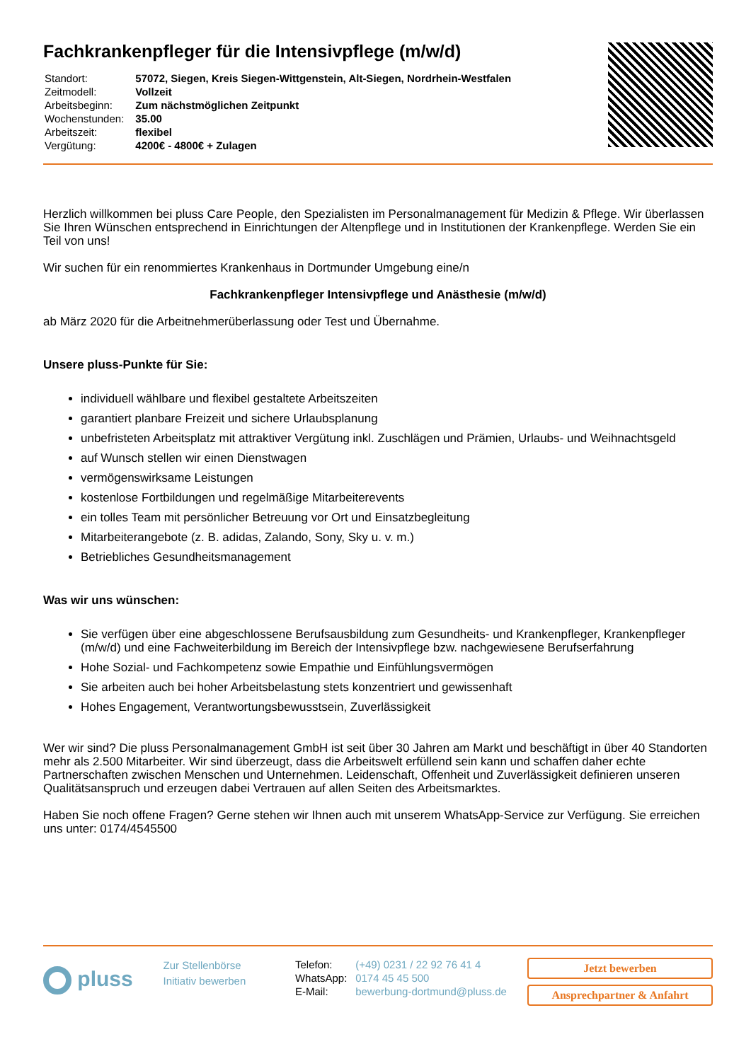Fachkrankenpfleger für die Intensivpflege (m/w/d)
| Standort: | 57072, Siegen, Kreis Siegen-Wittgenstein, Alt-Siegen, Nordrhein-Westfalen |
| Zeitmodell: | Vollzeit |
| Arbeitsbeginn: | Zum nächstmöglichen Zeitpunkt |
| Wochenstunden: | 35.00 |
| Arbeitszeit: | flexibel |
| Vergütung: | 4200€ - 4800€ + Zulagen |
Herzlich willkommen bei pluss Care People, den Spezialisten im Personalmanagement für Medizin & Pflege. Wir überlassen Sie Ihren Wünschen entsprechend in Einrichtungen der Altenpflege und in Institutionen der Krankenpflege. Werden Sie ein Teil von uns!
Wir suchen für ein renommiertes Krankenhaus in Dortmunder Umgebung eine/n
Fachkrankenpfleger Intensivpflege und Anästhesie (m/w/d)
ab März 2020 für die Arbeitnehmerüberlassung oder Test und Übernahme.
Unsere pluss-Punkte für Sie:
individuell wählbare und flexibel gestaltete Arbeitszeiten
garantiert planbare Freizeit und sichere Urlaubsplanung
unbefristeten Arbeitsplatz mit attraktiver Vergütung inkl. Zuschlägen und Prämien, Urlaubs- und Weihnachtsgeld
auf Wunsch stellen wir einen Dienstwagen
vermögenswirksame Leistungen
kostenlose Fortbildungen und regelmäßige Mitarbeiterevents
ein tolles Team mit persönlicher Betreuung vor Ort und Einsatzbegleitung
Mitarbeiterangebote (z. B. adidas, Zalando, Sony, Sky u. v. m.)
Betriebliches Gesundheitsmanagement
Was wir uns wünschen:
Sie verfügen über eine abgeschlossene Berufsausbildung zum Gesundheits- und Krankenpfleger, Krankenpfleger (m/w/d) und eine Fachweiterbildung im Bereich der Intensivpflege bzw. nachgewiesene Berufserfahrung
Hohe Sozial- und Fachkompetenz sowie Empathie und Einfühlungsvermögen
Sie arbeiten auch bei hoher Arbeitsbelastung stets konzentriert und gewissenhaft
Hohes Engagement, Verantwortungsbewusstsein, Zuverlässigkeit
Wer wir sind? Die pluss Personalmanagement GmbH ist seit über 30 Jahren am Markt und beschäftigt in über 40 Standorten mehr als 2.500 Mitarbeiter. Wir sind überzeugt, dass die Arbeitswelt erfüllend sein kann und schaffen daher echte Partnerschaften zwischen Menschen und Unternehmen. Leidenschaft, Offenheit und Zuverlässigkeit definieren unseren Qualitätsanspruch und erzeugen dabei Vertrauen auf allen Seiten des Arbeitsmarktes.
Haben Sie noch offene Fragen? Gerne stehen wir Ihnen auch mit unserem WhatsApp-Service zur Verfügung. Sie erreichen uns unter: 0174/4545500
pluss
Zur Stellenbörse
Initiativ bewerben
| Telefon: | (+49) 0231 / 22 92 76 41 4 |
| WhatsApp: | 0174 45 45 500 |
| E-Mail: | bewerbung-dortmund@pluss.de |
Jetzt bewerben
Ansprechpartner & Anfahrt